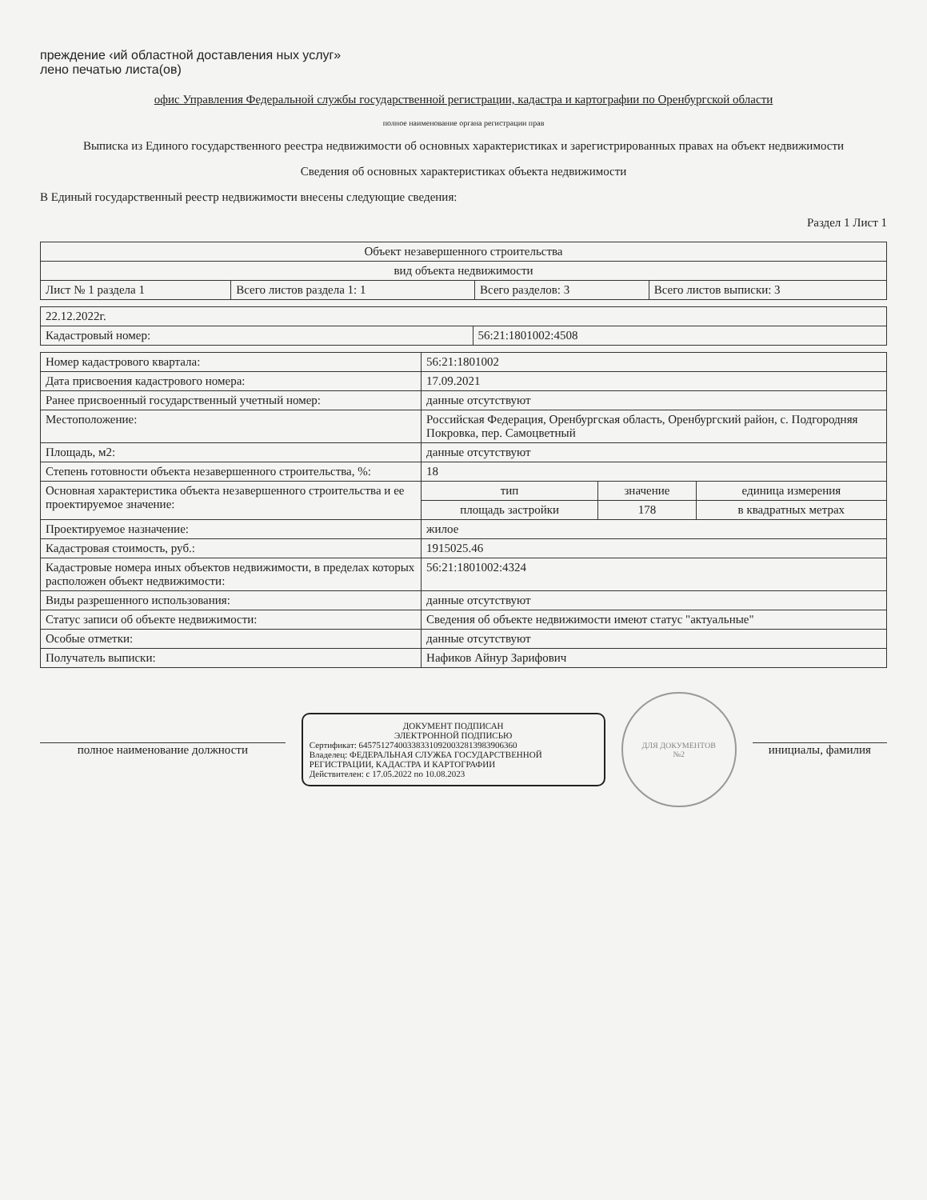преждение ‹ий областной доставления ных услуг»
лено печатью листа(ов)
офис Управления Федеральной службы государственной регистрации, кадастра и картографии по Оренбургской области
полное наименование органа регистрации прав
Выписка из Единого государственного реестра недвижимости об основных характеристиках и зарегистрированных правах на объект недвижимости
Сведения об основных характеристиках объекта недвижимости
В Единый государственный реестр недвижимости внесены следующие сведения:
Раздел 1 Лист 1
| Объект незавершенного строительства | | | |
| вид объекта недвижимости | | | |
| Лист № 1 раздела 1 | Всего листов раздела 1: 1 | Всего разделов: 3 | Всего листов выписки: 3 |
| 22.12.2022г. | |
| Кадастровый номер: | 56:21:1801002:4508 |
| Номер кадастрового квартала: | 56:21:1801002 | | |
| Дата присвоения кадастрового номера: | 17.09.2021 | | |
| Ранее присвоенный государственный учетный номер: | данные отсутствуют | | |
| Местоположение: | Российская Федерация, Оренбургская область, Оренбургский район, с. Подгородняя Покровка, пер. Самоцветный | | |
| Площадь, м2: | данные отсутствуют | | |
| Степень готовности объекта незавершенного строительства, %: | 18 | | |
| Основная характеристика объекта незавершенного строительства и ее проектируемое значение: | тип | значение | единица измерения |
| | площадь застройки | 178 | в квадратных метрах |
| Проектируемое назначение: | жилое | | |
| Кадастровая стоимость, руб.: | 1915025.46 | | |
| Кадастровые номера иных объектов недвижимости, в пределах которых расположен объект недвижимости: | 56:21:1801002:4324 | | |
| Виды разрешенного использования: | данные отсутствуют | | |
| Статус записи об объекте недвижимости: | Сведения об объекте недвижимости имеют статус "актуальные" | | |
| Особые отметки: | данные отсутствуют | | |
| Получатель выписки: | Нафиков Айнур Зарифович | | |
полное наименование должности
ДОКУМЕНТ ПОДПИСАН
ЭЛЕКТРОННОЙ ПОДПИСЬЮ
Сертификат: 645751274003383310920032813983906360
Владелец: ФЕДЕРАЛЬНАЯ СЛУЖБА ГОСУДАРСТВЕННОЙ РЕГИСТРАЦИИ, КАДАСТРА И КАРТОГРАФИИ
Действителен: с 17.05.2022 по 10.08.2023
ДЛЯ ДОКУМЕНТОВ
№2
инициалы, фамилия